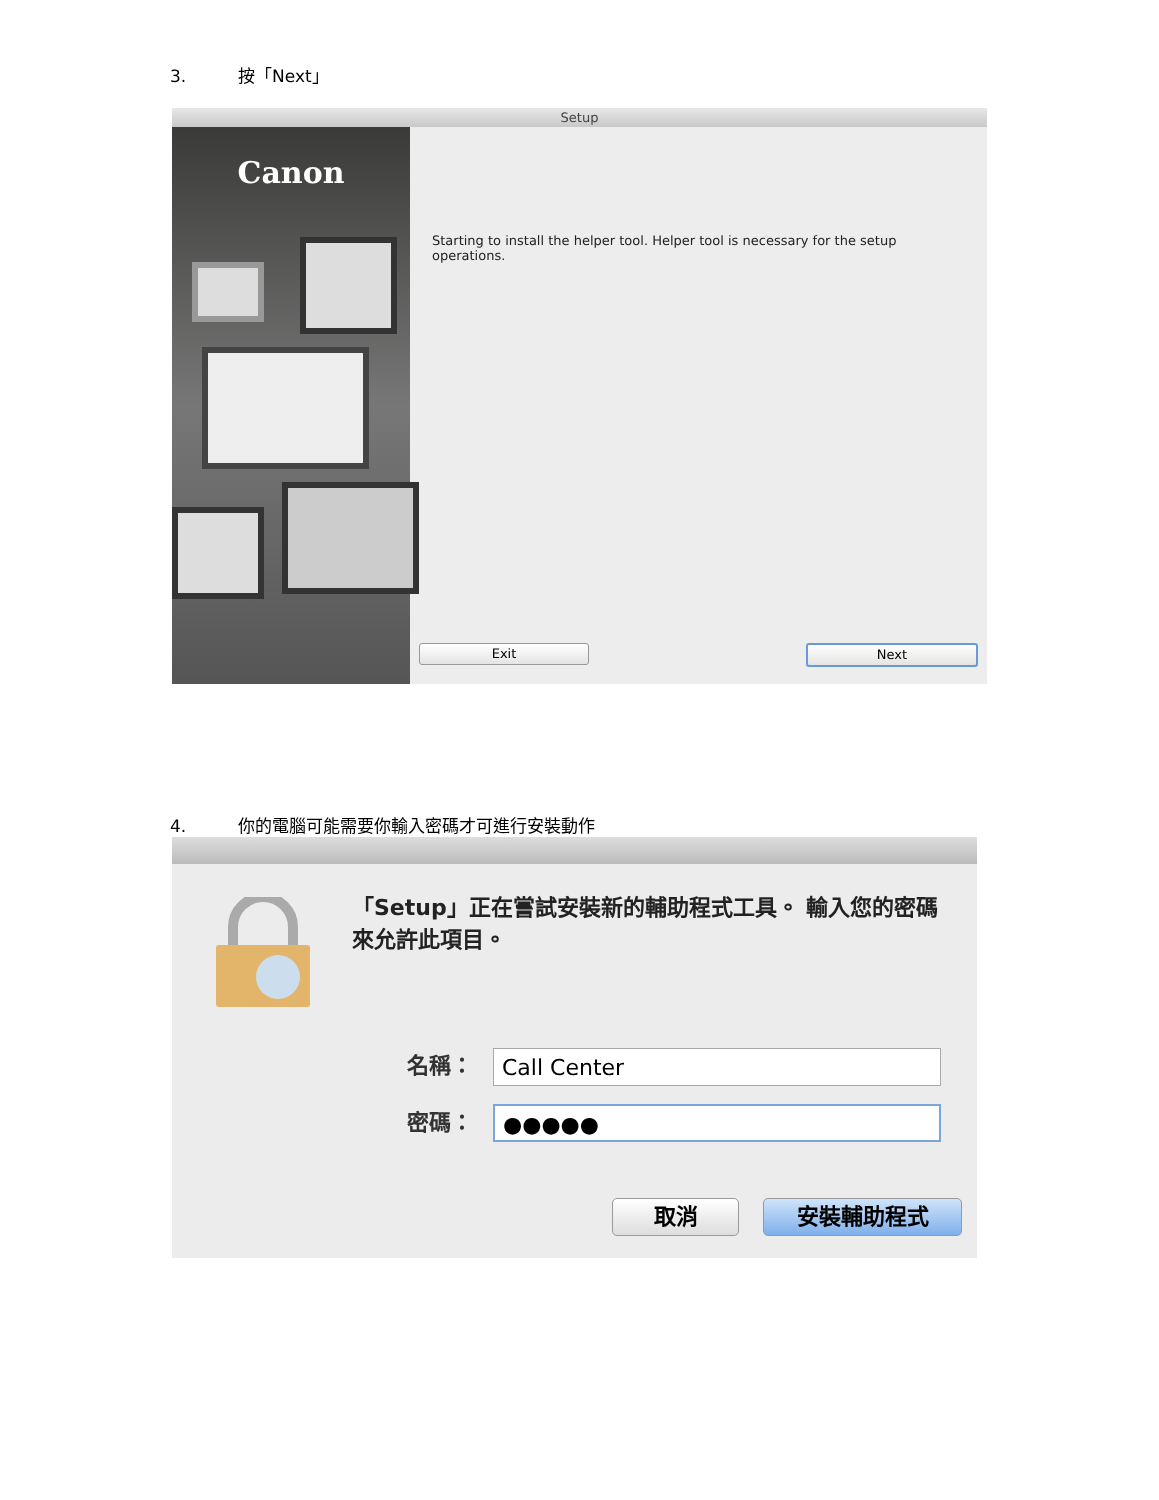3. 按「Next」
Setup
Canon
Starting to install the helper tool. Helper tool is necessary for the setup operations.
Exit Next
4. 你的電腦可能需要你輸入密碼才可進行安裝動作
「Setup」正在嘗試安裝新的輔助程式工具。 輸入您的密碼來允許此項目。
名稱： Call Center
密碼： ●●●●●
取消 安裝輔助程式